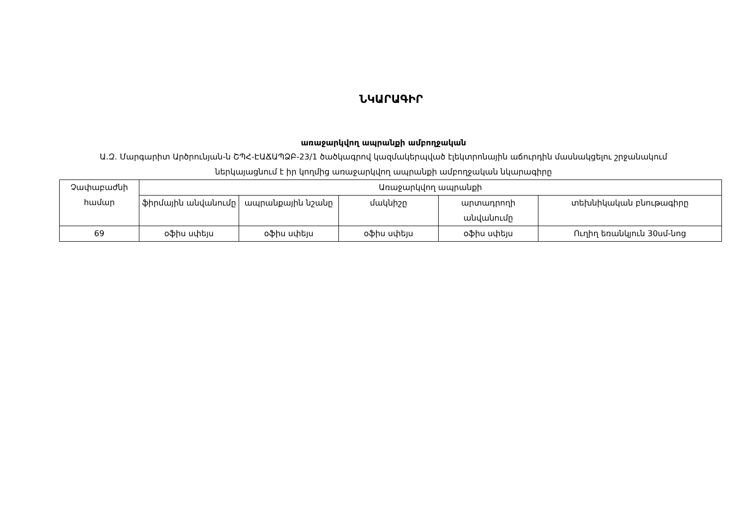ՆԿԱՐԱԳԻՐ
առաջարկվող ապրանքի ամբողջական
Ա.Զ. Մարգարիտ Արծրունյան-ն ՇՊՀ-ԷԱՃԱՊՁԲ-23/1 ծածկագրով կազմակերպված էլեկտրոնային աճուրդին մասնակցելու շրջանակում ներկայացնում է իր կողմից առաջարկվող ապրանքի ամբողջական նկարագիրը
| Չափաբաժնի համար | Առաջարկվող ապրանքի | | | | |
| --- | --- | --- | --- | --- | --- |
| | ֆիրմային անվանումը | ապրանքային նշանը | մակնիշը | արտադրողի անվանումը | տեխնիկական բնութագիրը |
| 69 | օֆիս սփեյս | օֆիս սփեյս | օֆիս սփեյս | օֆիս սփեյս | Ուղիղ եռանկյուն 30սմ-նոց |